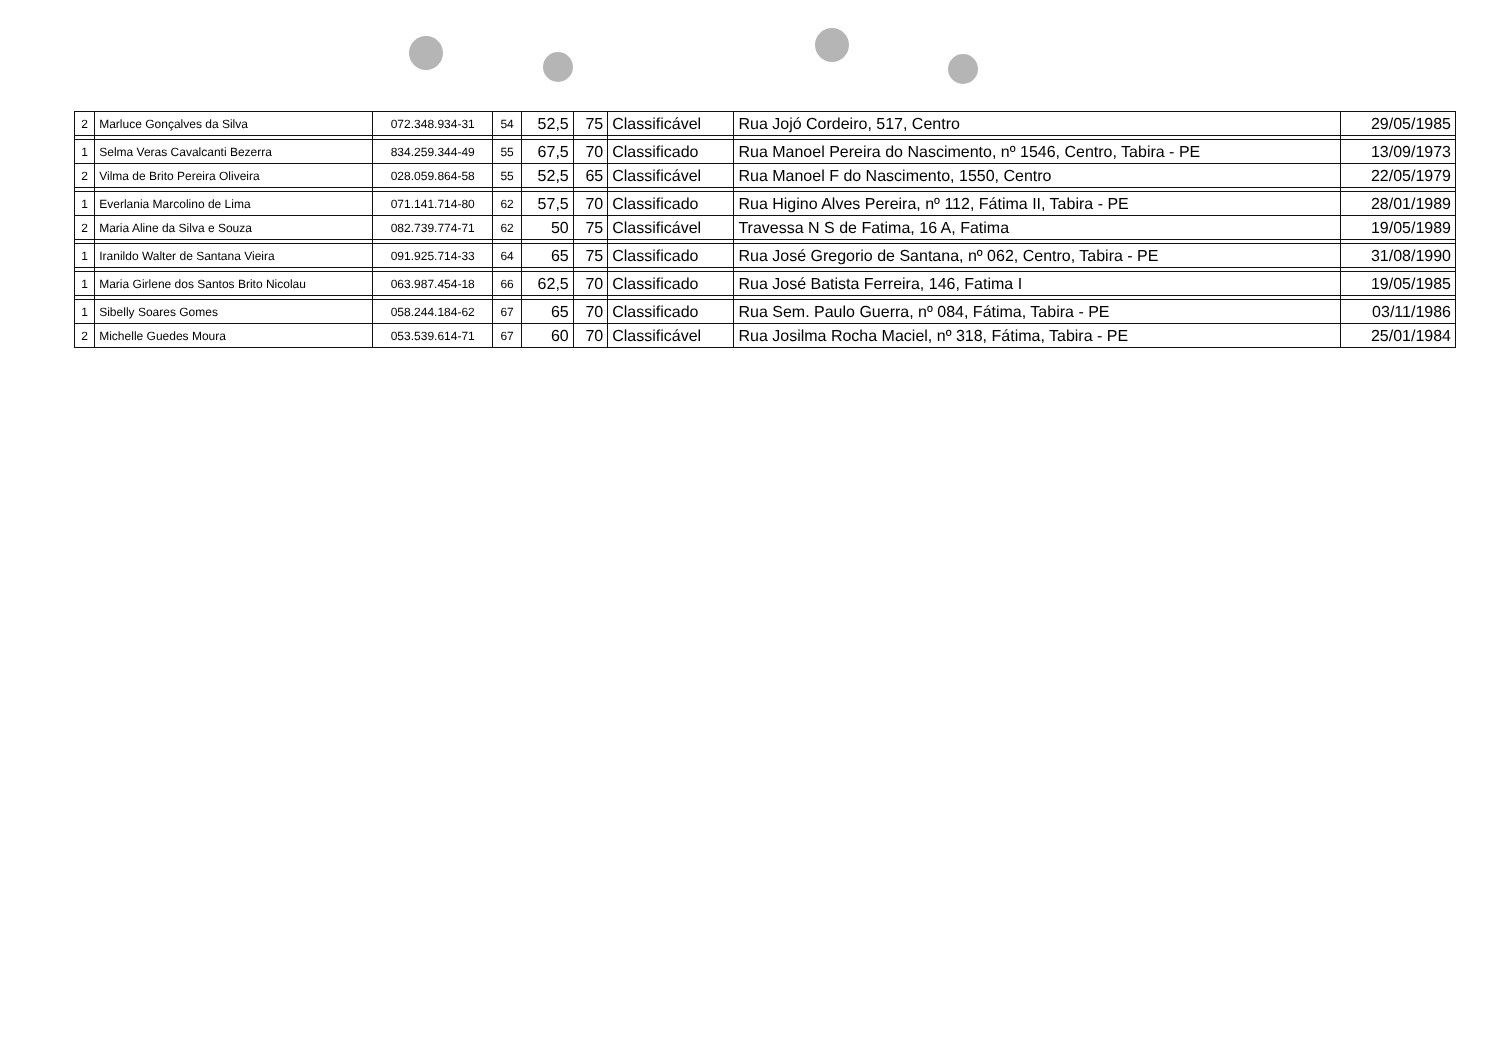| 2 | Marluce Gonçalves da Silva | 072.348.934-31 | 54 | 52,5 | 75 | Classificável | Rua Jojó Cordeiro, 517, Centro | 29/05/1985 |
| 1 | Selma Veras Cavalcanti Bezerra | 834.259.344-49 | 55 | 67,5 | 70 | Classificado | Rua Manoel Pereira do Nascimento, nº 1546, Centro, Tabira - PE | 13/09/1973 |
| 2 | Vilma de Brito Pereira Oliveira | 028.059.864-58 | 55 | 52,5 | 65 | Classificável | Rua Manoel F do Nascimento, 1550, Centro | 22/05/1979 |
| 1 | Everlania Marcolino de Lima | 071.141.714-80 | 62 | 57,5 | 70 | Classificado | Rua Higino Alves Pereira, nº 112, Fátima II, Tabira - PE | 28/01/1989 |
| 2 | Maria Aline da Silva e Souza | 082.739.774-71 | 62 | 50 | 75 | Classificável | Travessa N S de Fatima, 16 A, Fatima | 19/05/1989 |
| 1 | Iranildo Walter de Santana Vieira | 091.925.714-33 | 64 | 65 | 75 | Classificado | Rua José Gregorio de Santana, nº 062, Centro, Tabira - PE | 31/08/1990 |
| 1 | Maria Girlene dos Santos Brito Nicolau | 063.987.454-18 | 66 | 62,5 | 70 | Classificado | Rua José Batista Ferreira, 146, Fatima I | 19/05/1985 |
| 1 | Sibelly Soares Gomes | 058.244.184-62 | 67 | 65 | 70 | Classificado | Rua Sem. Paulo Guerra, nº 084, Fátima, Tabira - PE | 03/11/1986 |
| 2 | Michelle Guedes Moura | 053.539.614-71 | 67 | 60 | 70 | Classificável | Rua Josilma Rocha Maciel, nº 318, Fátima, Tabira - PE | 25/01/1984 |